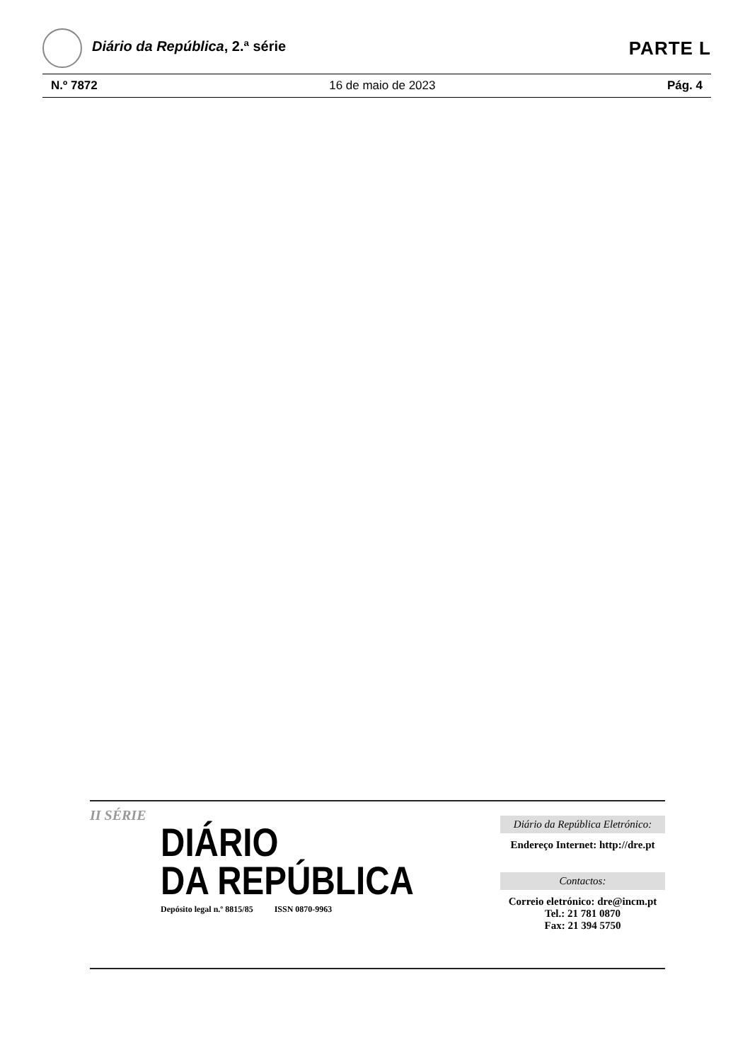Diário da República, 2.ª série
PARTE L
N.º 7872 16 de maio de 2023 Pág. 4
II SÉRIE
DIÁRIO
DA REPÚBLICA
Depósito legal n.º 8815/85 ISSN 0870-9963
Diário da República Eletrónico:
Endereço Internet: http://dre.pt
Contactos:
Correio eletrónico: dre@incm.pt
Tel.: 21 781 0870
Fax: 21 394 5750